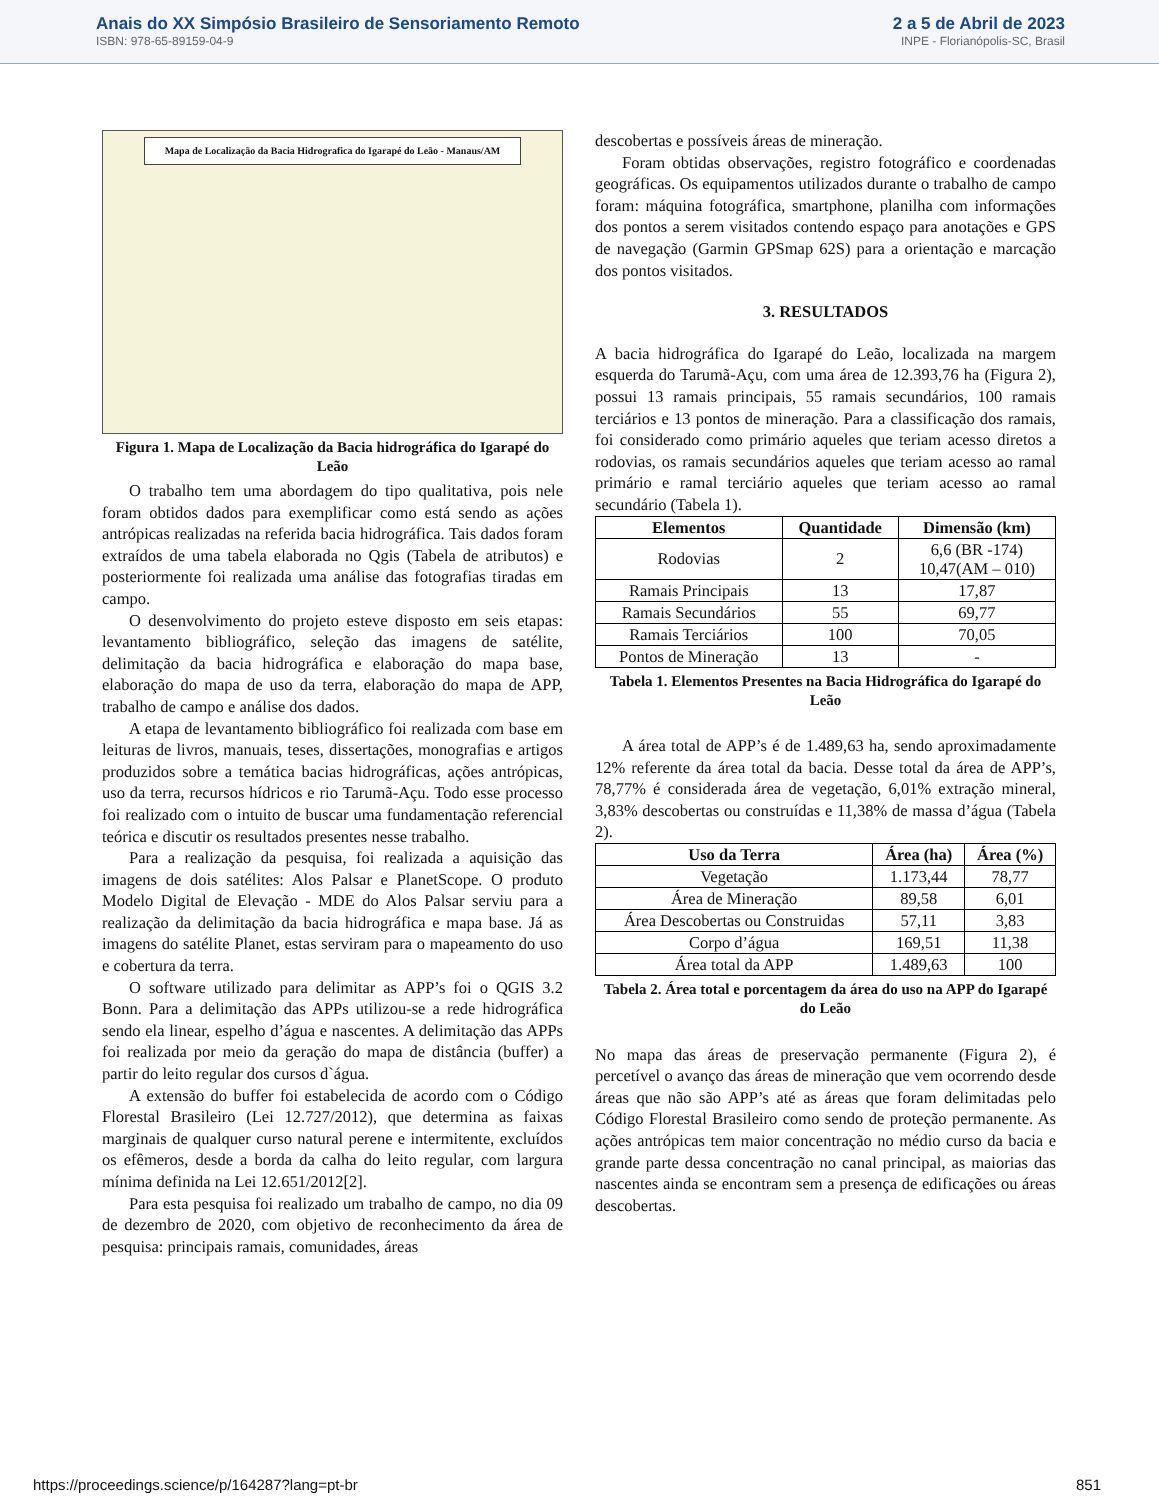Anais do XX Simpósio Brasileiro de Sensoriamento Remoto
ISBN: 978-65-89159-04-9
2 a 5 de Abril de 2023
INPE - Florianópolis-SC, Brasil
Mapa de Localização da Bacia Hidrografica do Igarapé do Leão - Manaus/AM
Figura 1. Mapa de Localização da Bacia hidrográfica do Igarapé do Leão
O trabalho tem uma abordagem do tipo qualitativa, pois nele foram obtidos dados para exemplificar como está sendo as ações antrópicas realizadas na referida bacia hidrográfica. Tais dados foram extraídos de uma tabela elaborada no Qgis (Tabela de atributos) e posteriormente foi realizada uma análise das fotografias tiradas em campo.
O desenvolvimento do projeto esteve disposto em seis etapas: levantamento bibliográfico, seleção das imagens de satélite, delimitação da bacia hidrográfica e elaboração do mapa base, elaboração do mapa de uso da terra, elaboração do mapa de APP, trabalho de campo e análise dos dados.
A etapa de levantamento bibliográfico foi realizada com base em leituras de livros, manuais, teses, dissertações, monografias e artigos produzidos sobre a temática bacias hidrográficas, ações antrópicas, uso da terra, recursos hídricos e rio Tarumã-Açu. Todo esse processo foi realizado com o intuito de buscar uma fundamentação referencial teórica e discutir os resultados presentes nesse trabalho.
Para a realização da pesquisa, foi realizada a aquisição das imagens de dois satélites: Alos Palsar e PlanetScope. O produto Modelo Digital de Elevação - MDE do Alos Palsar serviu para a realização da delimitação da bacia hidrográfica e mapa base. Já as imagens do satélite Planet, estas serviram para o mapeamento do uso e cobertura da terra.
O software utilizado para delimitar as APP’s foi o QGIS 3.2 Bonn. Para a delimitação das APPs utilizou-se a rede hidrográfica sendo ela linear, espelho d’água e nascentes. A delimitação das APPs foi realizada por meio da geração do mapa de distância (buffer) a partir do leito regular dos cursos d`água.
A extensão do buffer foi estabelecida de acordo com o Código Florestal Brasileiro (Lei 12.727/2012), que determina as faixas marginais de qualquer curso natural perene e intermitente, excluídos os efêmeros, desde a borda da calha do leito regular, com largura mínima definida na Lei 12.651/2012[2].
Para esta pesquisa foi realizado um trabalho de campo, no dia 09 de dezembro de 2020, com objetivo de reconhecimento da área de pesquisa: principais ramais, comunidades, áreas
descobertas e possíveis áreas de mineração.
Foram obtidas observações, registro fotográfico e coordenadas geográficas. Os equipamentos utilizados durante o trabalho de campo foram: máquina fotográfica, smartphone, planilha com informações dos pontos a serem visitados contendo espaço para anotações e GPS de navegação (Garmin GPSmap 62S) para a orientação e marcação dos pontos visitados.
3. RESULTADOS
A bacia hidrográfica do Igarapé do Leão, localizada na margem esquerda do Tarumã-Açu, com uma área de 12.393,76 ha (Figura 2), possui 13 ramais principais, 55 ramais secundários, 100 ramais terciários e 13 pontos de mineração. Para a classificação dos ramais, foi considerado como primário aqueles que teriam acesso diretos a rodovias, os ramais secundários aqueles que teriam acesso ao ramal primário e ramal terciário aqueles que teriam acesso ao ramal secundário (Tabela 1).
| Elementos | Quantidade | Dimensão (km) |
| --- | --- | --- |
| Rodovias | 2 | 6,6 (BR -174) 10,47(AM – 010) |
| Ramais Principais | 13 | 17,87 |
| Ramais Secundários | 55 | 69,77 |
| Ramais Terciários | 100 | 70,05 |
| Pontos de Mineração | 13 | - |
Tabela 1. Elementos Presentes na Bacia Hidrográfica do Igarapé do Leão
A área total de APP’s é de 1.489,63 ha, sendo aproximadamente 12% referente da área total da bacia. Desse total da área de APP’s, 78,77% é considerada área de vegetação, 6,01% extração mineral, 3,83% descobertas ou construídas e 11,38% de massa d’água (Tabela 2).
| Uso da Terra | Área (ha) | Área (%) |
| --- | --- | --- |
| Vegetação | 1.173,44 | 78,77 |
| Área de Mineração | 89,58 | 6,01 |
| Área Descobertas ou Construidas | 57,11 | 3,83 |
| Corpo d’água | 169,51 | 11,38 |
| Área total da APP | 1.489,63 | 100 |
Tabela 2. Área total e porcentagem da área do uso na APP do Igarapé do Leão
No mapa das áreas de preservação permanente (Figura 2), é percetível o avanço das áreas de mineração que vem ocorrendo desde áreas que não são APP’s até as áreas que foram delimitadas pelo Código Florestal Brasileiro como sendo de proteção permanente. As ações antrópicas tem maior concentração no médio curso da bacia e grande parte dessa concentração no canal principal, as maiorias das nascentes ainda se encontram sem a presença de edificações ou áreas descobertas.
https://proceedings.science/p/164287?lang=pt-br 851